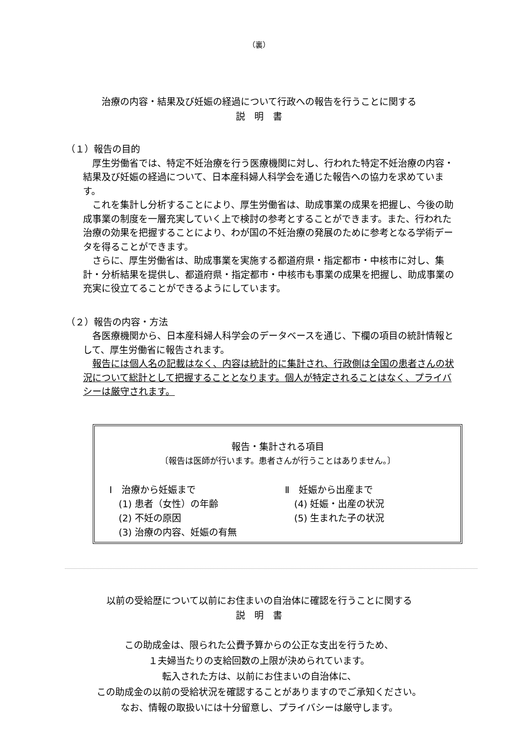（裏）
治療の内容・結果及び妊娠の経過について行政への報告を行うことに関する
説　明　書
（１）報告の目的
厚生労働省では、特定不妊治療を行う医療機関に対し、行われた特定不妊治療の内容・結果及び妊娠の経過について、日本産科婦人科学会を通じた報告への協力を求めています。
これを集計し分析することにより、厚生労働省は、助成事業の成果を把握し、今後の助成事業の制度を一層充実していく上で検討の参考とすることができます。また、行われた治療の効果を把握することにより、わが国の不妊治療の発展のために参考となる学術データを得ることができます。
さらに、厚生労働省は、助成事業を実施する都道府県・指定都市・中核市に対し、集計・分析結果を提供し、都道府県・指定都市・中核市も事業の成果を把握し、助成事業の充実に役立てることができるようにしています。
（２）報告の内容・方法
各医療機関から、日本産科婦人科学会のデータベースを通じ、下欄の項目の統計情報として、厚生労働省に報告されます。
報告には個人名の記載はなく、内容は統計的に集計され、行政側は全国の患者さんの状況について総計として把握することとなります。個人が特定されることはなく、プライバシーは厳守されます。
報告・集計される項目
〔報告は医師が行います。患者さんが行うことはありません。〕
Ⅰ　治療から妊娠まで
　(1) 患者（女性）の年齢
　(2) 不妊の原因
　(3) 治療の内容、妊娠の有無
Ⅱ　妊娠から出産まで
　(4) 妊娠・出産の状況
　(5) 生まれた子の状況
以前の受給歴について以前にお住まいの自治体に確認を行うことに関する
説　明　書
この助成金は、限られた公費予算からの公正な支出を行うため、
１夫婦当たりの支給回数の上限が決められています。
転入された方は、以前にお住まいの自治体に、
この助成金の以前の受給状況を確認することがありますのでご承知ください。
なお、情報の取扱いには十分留意し、プライバシーは厳守します。